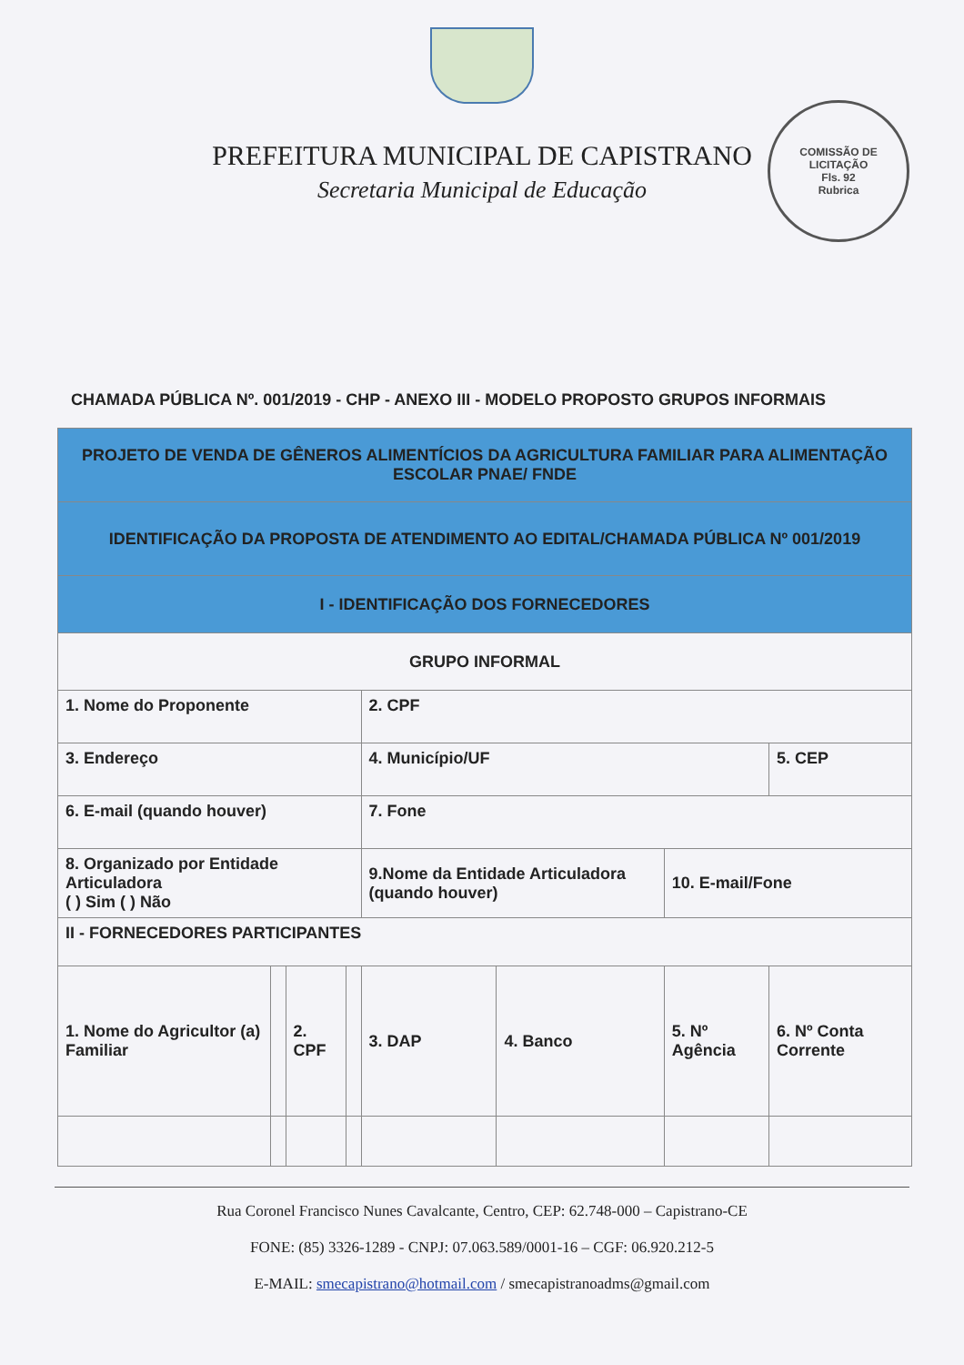PREFEITURA MUNICIPAL DE CAPISTRANO
Secretaria Municipal de Educação
COMISSÃO DE LICITAÇÃO
Fls. 92
Rubrica
CHAMADA PÚBLICA Nº. 001/2019 - CHP - ANEXO III - MODELO PROPOSTO GRUPOS INFORMAIS
| PROJETO DE VENDA DE GÊNEROS ALIMENTÍCIOS DA AGRICULTURA FAMILIAR PARA ALIMENTAÇÃO ESCOLAR PNAE/ FNDE | | | | | | | |
| IDENTIFICAÇÃO DA PROPOSTA DE ATENDIMENTO AO EDITAL/CHAMADA PÚBLICA Nº 001/2019 | | | | | | | |
| I - IDENTIFICAÇÃO DOS FORNECEDORES | | | | | | | |
| GRUPO INFORMAL | | | | | | | |
| 1. Nome do Proponente | | | | 2. CPF | | | |
| 3. Endereço | | | | 4. Município/UF | | | 5. CEP |
| 6. E-mail (quando houver) | | | | 7. Fone | | | |
| 8. Organizado por Entidade Articuladora ( ) Sim ( ) Não | | | | 9.Nome da Entidade Articuladora (quando houver) | | 10. E-mail/Fone | |
| II - FORNECEDORES PARTICIPANTES | | | | | | | |
| 1. Nome do Agricultor (a) Familiar | | 2. CPF | | 3. DAP | 4. Banco | 5. Nº Agência | 6. Nº Conta Corrente |
Rua Coronel Francisco Nunes Cavalcante, Centro, CEP: 62.748-000 – Capistrano-CE
FONE: (85) 3326-1289 - CNPJ: 07.063.589/0001-16 – CGF: 06.920.212-5
E-MAIL: smecapistrano@hotmail.com / smecapistranoadms@gmail.com